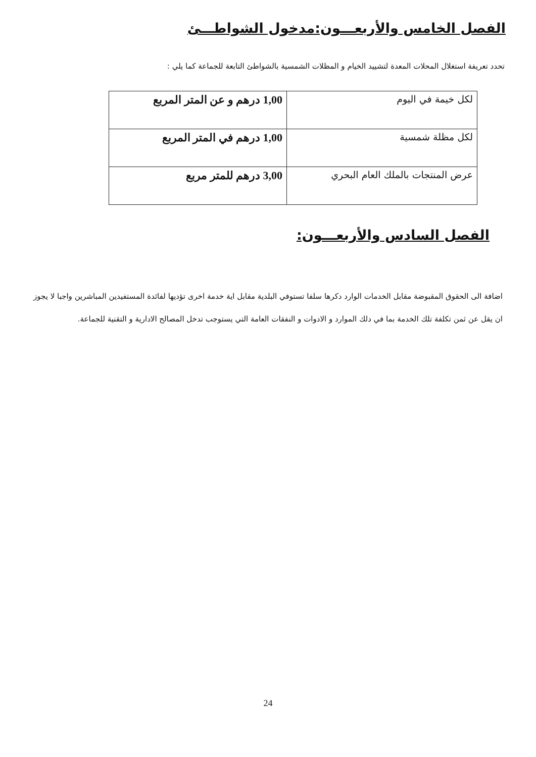الفصل الخامس والأربعـــون:مدخول الشواطـــئ
تحدد تعريفة استغلال المحلات المعدة لتشييد الخيام و المظلات الشمسية بالشواطئ التابعة للجماعة كما يلي :
| لكل خيمة في اليوم | 1,00 درهم و عن المتر المربع |
| لكل مظلة شمسية | 1,00 درهم في المتر المربع |
| عرض المنتجات بالملك العام البحري | 3,00 درهم للمتر مربع |
الفصل السادس والأربعـــون:
اضافة الى الحقوق المقبوضة مقابل الخدمات الوارد دكرها سلفا تستوفي البلدية مقابل اية خدمة اخرى تؤديها لفائدة المستفيدين المباشرين واجبا لا يجوز ان يقل عن ثمن تكلفة تلك الخدمة بما في دلك الموارد و الادوات و النفقات العامة التي يستوجب تدخل المصالح الادارية و التقنية للجماعة.
24